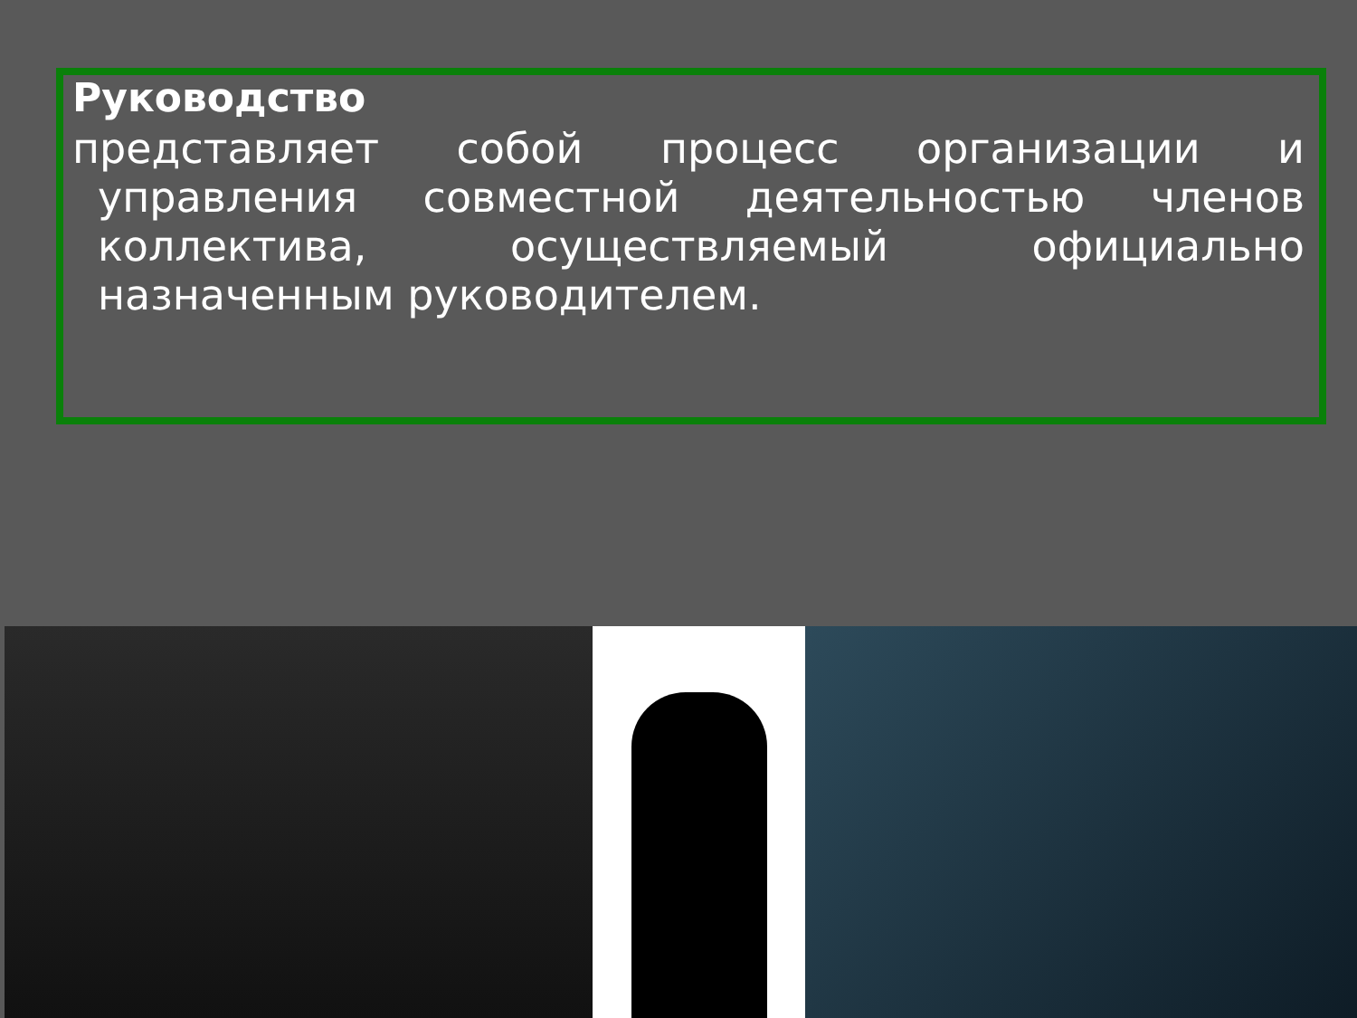Руководство
представляет собой процесс организации и управления совместной деятельностью членов коллектива, осуществляемый официально назначенным руководителем.